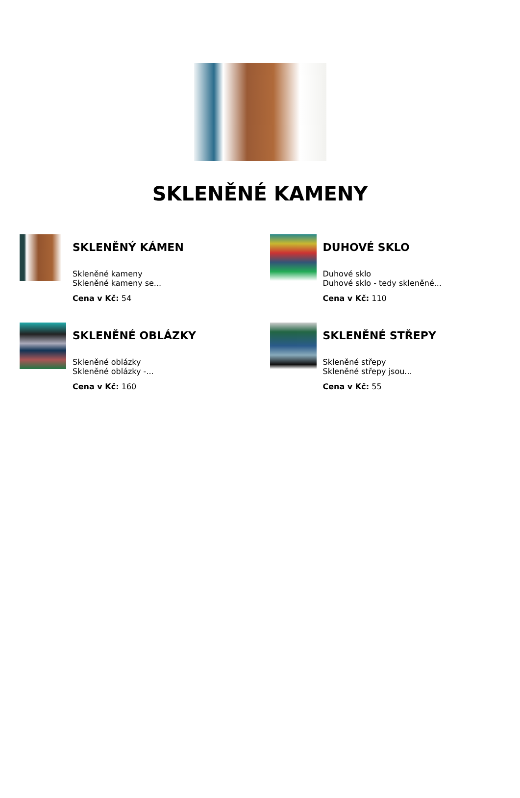SKLENĚNÉ KAMENY
SKLENĚNÝ KÁMEN
Skleněné kameny
Skleněné kameny se...
Cena v Kč: 54
DUHOVÉ SKLO
Duhové sklo
Duhové sklo - tedy skleněné...
Cena v Kč: 110
SKLENĚNÉ OBLÁZKY
Skleněné oblázky
Skleněné oblázky -...
Cena v Kč: 160
SKLENĚNÉ STŘEPY
Skleněné střepy
Skleněné střepy jsou...
Cena v Kč: 55